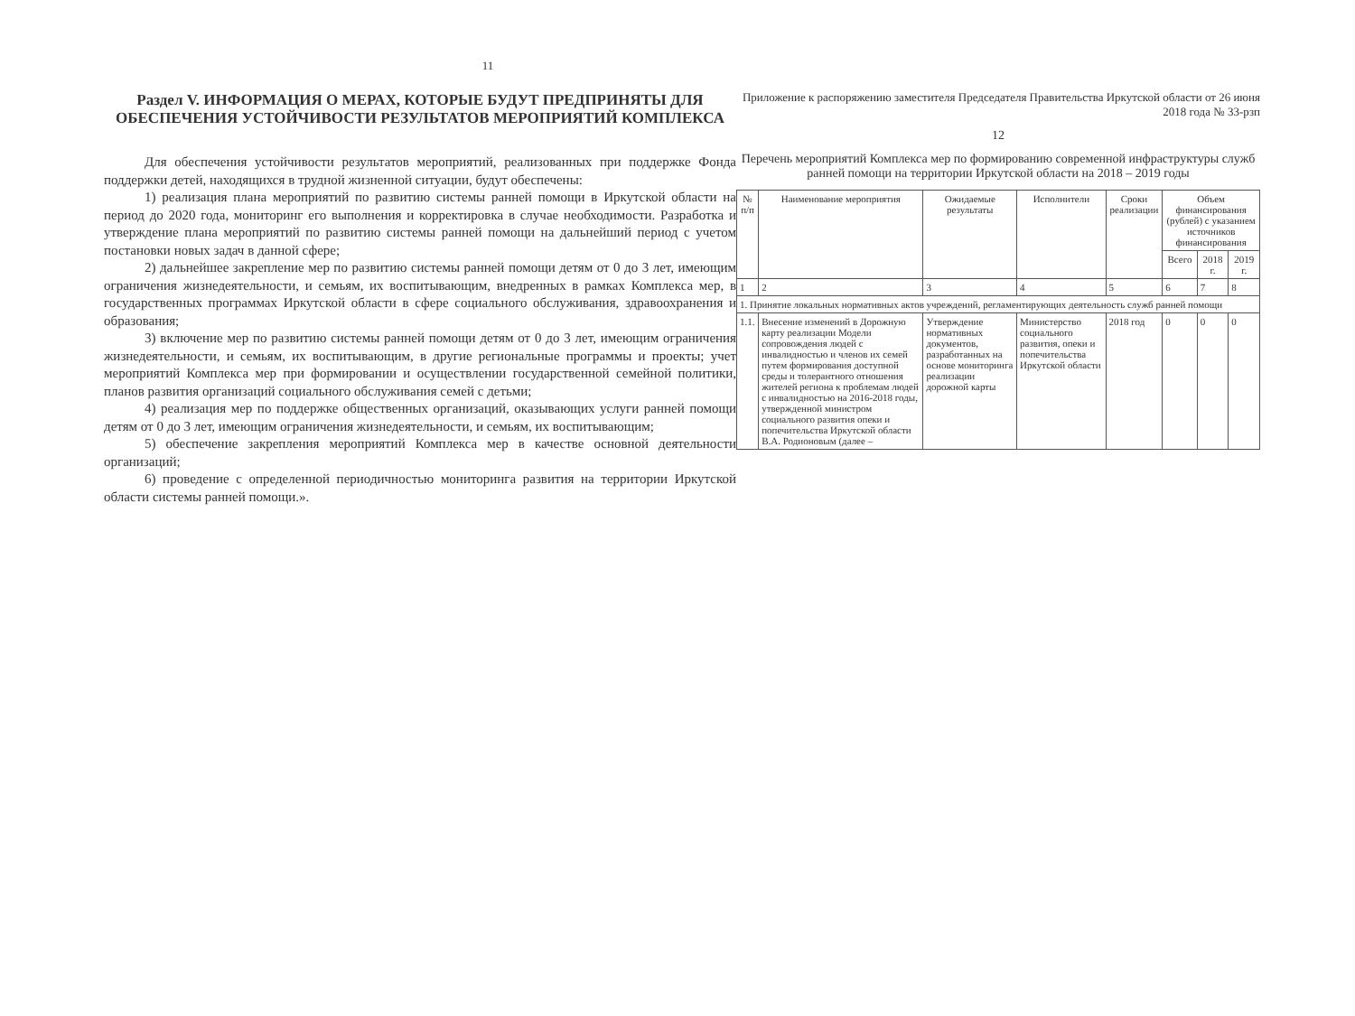11
Раздел V. ИНФОРМАЦИЯ О МЕРАХ, КОТОРЫЕ БУДУТ ПРЕДПРИНЯТЫ ДЛЯ ОБЕСПЕЧЕНИЯ УСТОЙЧИВОСТИ РЕЗУЛЬТАТОВ МЕРОПРИЯТИЙ КОМПЛЕКСА
Для обеспечения устойчивости результатов мероприятий, реализованных при поддержке Фонда поддержки детей, находящихся в трудной жизненной ситуации, будут обеспечены:
1) реализация плана мероприятий по развитию системы ранней помощи в Иркутской области на период до 2020 года, мониторинг его выполнения и корректировка в случае необходимости. Разработка и утверждение плана мероприятий по развитию системы ранней помощи на дальнейший период с учетом постановки новых задач в данной сфере;
2) дальнейшее закрепление мер по развитию системы ранней помощи детям от 0 до 3 лет, имеющим ограничения жизнедеятельности, и семьям, их воспитывающим, внедренных в рамках Комплекса мер, в государственных программах Иркутской области в сфере социального обслуживания, здравоохранения и образования;
3) включение мер по развитию системы ранней помощи детям от 0 до 3 лет, имеющим ограничения жизнедеятельности, и семьям, их воспитывающим, в другие региональные программы и проекты; учет мероприятий Комплекса мер при формировании и осуществлении государственной семейной политики, планов развития организаций социального обслуживания семей с детьми;
4) реализация мер по поддержке общественных организаций, оказывающих услуги ранней помощи детям от 0 до 3 лет, имеющим ограничения жизнедеятельности, и семьям, их воспитывающим;
5) обеспечение закрепления мероприятий Комплекса мер в качестве основной деятельности организаций;
6) проведение с определенной периодичностью мониторинга развития на территории Иркутской области системы ранней помощи.».
Приложение к распоряжению заместителя Председателя Правительства Иркутской области от 26 июня 2018 года № 33-рзп
12
Перечень мероприятий Комплекса мер по формированию современной инфраструктуры служб ранней помощи на территории Иркутской области на 2018 – 2019 годы
| № п/п | Наименование мероприятия | Ожидаемые результаты | Исполнители | Сроки реализации | Объем финансирования (рублей) с указанием источников финансирования | | |
| --- | --- | --- | --- | --- | --- | --- | --- |
| | | | | | Всего | 2018 г. | 2019 г. |
| 1 | 2 | 3 | 4 | 5 | 6 | 7 | 8 |
| 1. Принятие локальных нормативных актов учреждений, регламентирующих деятельность служб ранней помощи | | | | | | | |
| 1.1. | Внесение изменений в Дорожную карту реализации Модели сопровождения людей с инвалидностью и членов их семей путем формирования доступной среды и толерантного отношения жителей региона к проблемам людей с инвалидностью на 2016-2018 годы, утвержденной министром социального развития опеки и попечительства Иркутской области В.А. Родионовым (далее – | Утверждение нормативных документов, разработанных на основе мониторинга реализации дорожной карты | Министерство социального развития, опеки и попечительства Иркутской области | 2018 год | 0 | 0 | 0 |